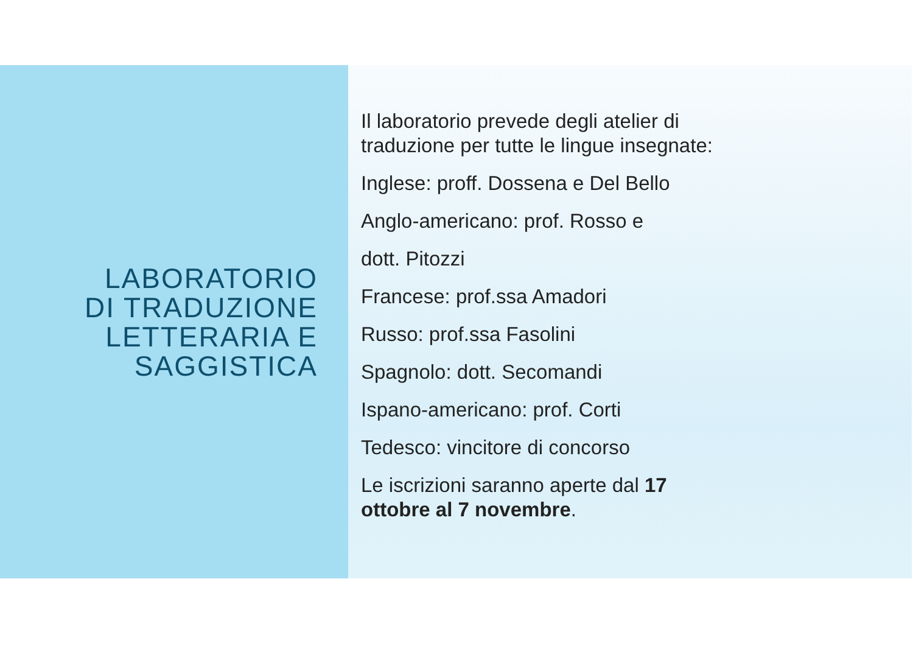LABORATORIO
DI TRADUZIONE
LETTERARIA E
SAGGISTICA
Il laboratorio prevede degli atelier di
traduzione per tutte le lingue insegnate:
Inglese: proff. Dossena e Del Bello
Anglo-americano: prof. Rosso e
dott. Pitozzi
Francese: prof.ssa Amadori
Russo: prof.ssa Fasolini
Spagnolo: dott. Secomandi
Ispano-americano: prof. Corti
Tedesco: vincitore di concorso
Le iscrizioni saranno aperte dal 17
ottobre al 7 novembre.